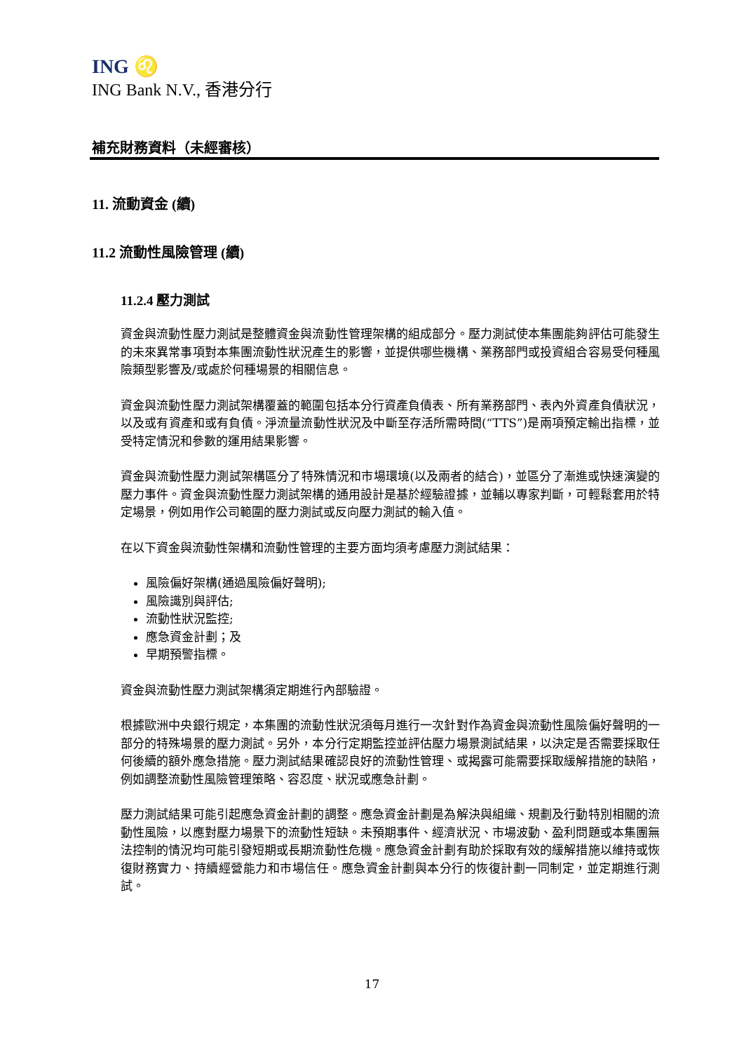ING ♌
ING Bank N.V., 香港分行
補充財務資料（未經審核）
11. 流動資金 (續)
11.2 流動性風險管理 (續)
11.2.4 壓力測試
資金與流動性壓力測試是整體資金與流動性管理架構的組成部分。壓力測試使本集團能夠評估可能發生的未來異常事項對本集團流動性狀況產生的影響，並提供哪些機構、業務部門或投資組合容易受何種風險類型影響及/或處於何種場景的相關信息。
資金與流動性壓力測試架構覆蓋的範圍包括本分行資產負債表、所有業務部門、表內外資產負債狀況，以及或有資產和或有負債。淨流量流動性狀況及中斷至存活所需時間(“TTS”)是兩項預定輸出指標，並受特定情況和參數的運用結果影響。
資金與流動性壓力測試架構區分了特殊情況和市場環境(以及兩者的結合)，並區分了漸進或快速演變的壓力事件。資金與流動性壓力測試架構的通用設計是基於經驗證據，並輔以專家判斷，可輕鬆套用於特定場景，例如用作公司範圍的壓力測試或反向壓力測試的輸入值。
在以下資金與流動性架構和流動性管理的主要方面均須考慮壓力測試結果：
風險偏好架構(通過風險偏好聲明);
風險識別與評估;
流動性狀況監控;
應急資金計劃；及
早期預警指標。
資金與流動性壓力測試架構須定期進行內部驗證。
根據歐洲中央銀行規定，本集團的流動性狀況須每月進行一次針對作為資金與流動性風險偏好聲明的一部分的特殊場景的壓力測試。另外，本分行定期監控並評估壓力場景測試結果，以決定是否需要採取任何後續的額外應急措施。壓力測試結果確認良好的流動性管理、或揭露可能需要採取緩解措施的缺陷，例如調整流動性風險管理策略、容忍度、狀況或應急計劃。
壓力測試結果可能引起應急資金計劃的調整。應急資金計劃是為解決與組織、規劃及行動特別相關的流動性風險，以應對壓力場景下的流動性短缺。未預期事件、經濟狀況、市場波動、盈利問題或本集團無法控制的情況均可能引發短期或長期流動性危機。應急資金計劃有助於採取有效的緩解措施以維持或恢復財務實力、持續經營能力和市場信任。應急資金計劃與本分行的恢復計劃一同制定，並定期進行測試。
17